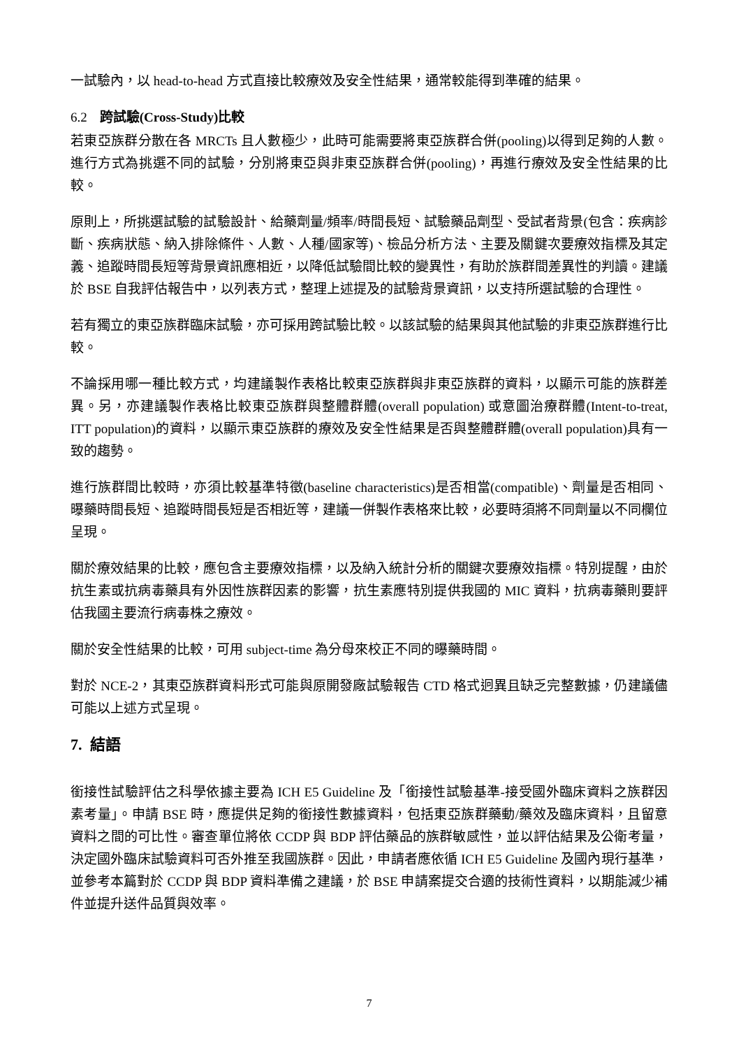一試驗內，以 head-to-head 方式直接比較療效及安全性結果，通常較能得到準確的結果。
6.2 跨試驗(Cross-Study)比較
若東亞族群分散在各 MRCTs 且人數極少，此時可能需要將東亞族群合併(pooling)以得到足夠的人數。進行方式為挑選不同的試驗，分別將東亞與非東亞族群合併(pooling)，再進行療效及安全性結果的比較。
原則上，所挑選試驗的試驗設計、給藥劑量/頻率/時間長短、試驗藥品劑型、受試者背景(包含：疾病診斷、疾病狀態、納入排除條件、人數、人種/國家等)、檢品分析方法、主要及關鍵次要療效指標及其定義、追蹤時間長短等背景資訊應相近，以降低試驗間比較的變異性，有助於族群間差異性的判讀。建議於 BSE 自我評估報告中，以列表方式，整理上述提及的試驗背景資訊，以支持所選試驗的合理性。
若有獨立的東亞族群臨床試驗，亦可採用跨試驗比較。以該試驗的結果與其他試驗的非東亞族群進行比較。
不論採用哪一種比較方式，均建議製作表格比較東亞族群與非東亞族群的資料，以顯示可能的族群差異。另，亦建議製作表格比較東亞族群與整體群體(overall population) 或意圖治療群體(Intent-to-treat, ITT population)的資料，以顯示東亞族群的療效及安全性結果是否與整體群體(overall population)具有一致的趨勢。
進行族群間比較時，亦須比較基準特徵(baseline characteristics)是否相當(compatible)、劑量是否相同、曝藥時間長短、追蹤時間長短是否相近等，建議一併製作表格來比較，必要時須將不同劑量以不同欄位呈現。
關於療效結果的比較，應包含主要療效指標，以及納入統計分析的關鍵次要療效指標。特別提醒，由於抗生素或抗病毒藥具有外因性族群因素的影響，抗生素應特別提供我國的 MIC 資料，抗病毒藥則要評估我國主要流行病毒株之療效。
關於安全性結果的比較，可用 subject-time 為分母來校正不同的曝藥時間。
對於 NCE-2，其東亞族群資料形式可能與原開發廠試驗報告 CTD 格式迥異且缺乏完整數據，仍建議儘可能以上述方式呈現。
7. 結語
銜接性試驗評估之科學依據主要為 ICH E5 Guideline 及「銜接性試驗基準-接受國外臨床資料之族群因素考量」。申請 BSE 時，應提供足夠的銜接性數據資料，包括東亞族群藥動/藥效及臨床資料，且留意資料之間的可比性。審查單位將依 CCDP 與 BDP 評估藥品的族群敏感性，並以評估結果及公衛考量，決定國外臨床試驗資料可否外推至我國族群。因此，申請者應依循 ICH E5 Guideline 及國內現行基準，並參考本篇對於 CCDP 與 BDP 資料準備之建議，於 BSE 申請案提交合適的技術性資料，以期能減少補件並提升送件品質與效率。
7